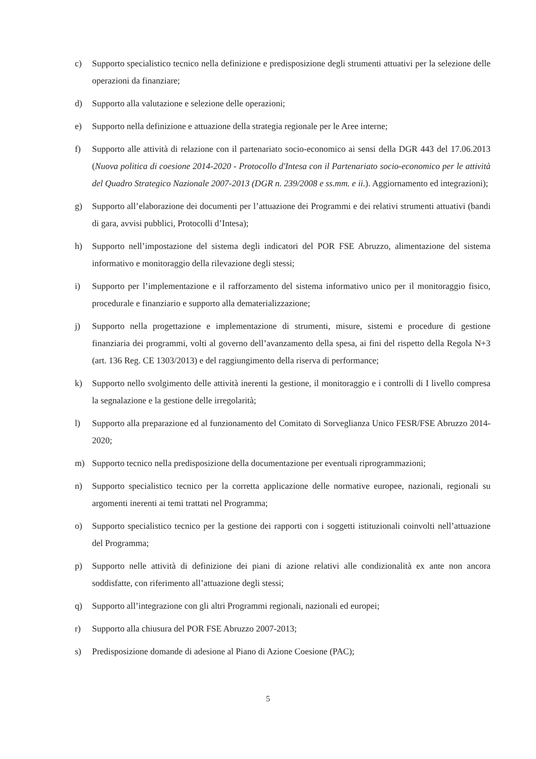c) Supporto specialistico tecnico nella definizione e predisposizione degli strumenti attuativi per la selezione delle operazioni da finanziare;
d) Supporto alla valutazione e selezione delle operazioni;
e) Supporto nella definizione e attuazione della strategia regionale per le Aree interne;
f) Supporto alle attività di relazione con il partenariato socio-economico ai sensi della DGR 443 del 17.06.2013 (Nuova politica di coesione 2014-2020 - Protocollo d'Intesa con il Partenariato socio-economico per le attività del Quadro Strategico Nazionale 2007-2013 (DGR n. 239/2008 e ss.mm. e ii.). Aggiornamento ed integrazioni);
g) Supporto all’elaborazione dei documenti per l’attuazione dei Programmi e dei relativi strumenti attuativi (bandi di gara, avvisi pubblici, Protocolli d’Intesa);
h) Supporto nell’impostazione del sistema degli indicatori del POR FSE Abruzzo, alimentazione del sistema informativo e monitoraggio della rilevazione degli stessi;
i) Supporto per l’implementazione e il rafforzamento del sistema informativo unico per il monitoraggio fisico, procedurale e finanziario e supporto alla dematerializzazione;
j) Supporto nella progettazione e implementazione di strumenti, misure, sistemi e procedure di gestione finanziaria dei programmi, volti al governo dell’avanzamento della spesa, ai fini del rispetto della Regola N+3 (art. 136 Reg. CE 1303/2013) e del raggiungimento della riserva di performance;
k) Supporto nello svolgimento delle attività inerenti la gestione, il monitoraggio e i controlli di I livello compresa la segnalazione e la gestione delle irregolarità;
l) Supporto alla preparazione ed al funzionamento del Comitato di Sorveglianza Unico FESR/FSE Abruzzo 2014-2020;
m) Supporto tecnico nella predisposizione della documentazione per eventuali riprogrammazioni;
n) Supporto specialistico tecnico per la corretta applicazione delle normative europee, nazionali, regionali su argomenti inerenti ai temi trattati nel Programma;
o) Supporto specialistico tecnico per la gestione dei rapporti con i soggetti istituzionali coinvolti nell’attuazione del Programma;
p) Supporto nelle attività di definizione dei piani di azione relativi alle condizionalità ex ante non ancora soddisfatte, con riferimento all’attuazione degli stessi;
q) Supporto all’integrazione con gli altri Programmi regionali, nazionali ed europei;
r) Supporto alla chiusura del POR FSE Abruzzo 2007-2013;
s) Predisposizione domande di adesione al Piano di Azione Coesione (PAC);
5